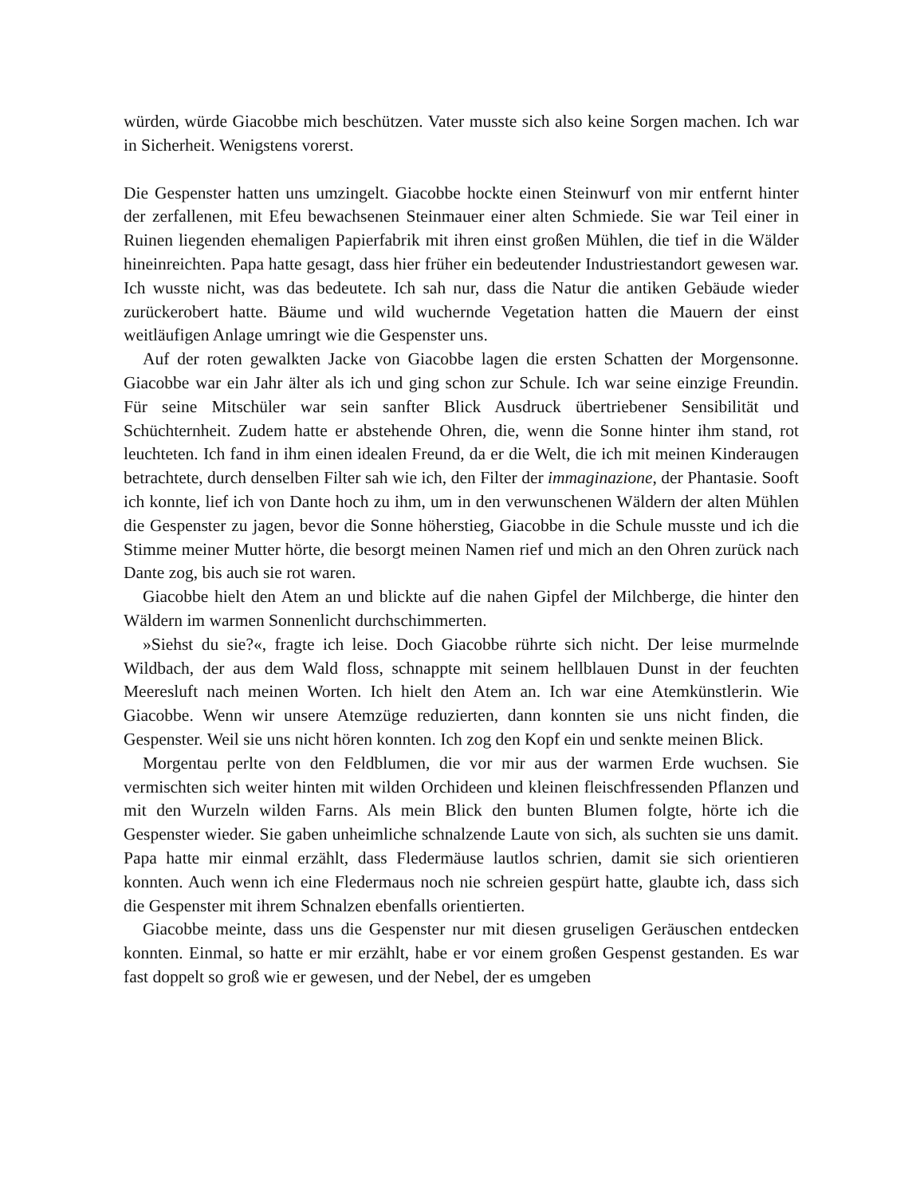würden, würde Giacobbe mich beschützen. Vater musste sich also keine Sorgen machen. Ich war in Sicherheit. Wenigstens vorerst.
Die Gespenster hatten uns umzingelt. Giacobbe hockte einen Steinwurf von mir entfernt hinter der zerfallenen, mit Efeu bewachsenen Steinmauer einer alten Schmiede. Sie war Teil einer in Ruinen liegenden ehemaligen Papierfabrik mit ihren einst großen Mühlen, die tief in die Wälder hineinreichten. Papa hatte gesagt, dass hier früher ein bedeutender Industriestandort gewesen war. Ich wusste nicht, was das bedeutete. Ich sah nur, dass die Natur die antiken Gebäude wieder zurückerobert hatte. Bäume und wild wuchernde Vegetation hatten die Mauern der einst weitläufigen Anlage umringt wie die Gespenster uns.
Auf der roten gewalkten Jacke von Giacobbe lagen die ersten Schatten der Morgensonne. Giacobbe war ein Jahr älter als ich und ging schon zur Schule. Ich war seine einzige Freundin. Für seine Mitschüler war sein sanfter Blick Ausdruck übertriebener Sensibilität und Schüchternheit. Zudem hatte er abstehende Ohren, die, wenn die Sonne hinter ihm stand, rot leuchteten. Ich fand in ihm einen idealen Freund, da er die Welt, die ich mit meinen Kinderaugen betrachtete, durch denselben Filter sah wie ich, den Filter der immaginazione, der Phantasie. Sooft ich konnte, lief ich von Dante hoch zu ihm, um in den verwunschenen Wäldern der alten Mühlen die Gespenster zu jagen, bevor die Sonne höherstieg, Giacobbe in die Schule musste und ich die Stimme meiner Mutter hörte, die besorgt meinen Namen rief und mich an den Ohren zurück nach Dante zog, bis auch sie rot waren.
Giacobbe hielt den Atem an und blickte auf die nahen Gipfel der Milchberge, die hinter den Wäldern im warmen Sonnenlicht durchschimmerten.
»Siehst du sie?«, fragte ich leise. Doch Giacobbe rührte sich nicht. Der leise murmelnde Wildbach, der aus dem Wald floss, schnappte mit seinem hellblauen Dunst in der feuchten Meeresluft nach meinen Worten. Ich hielt den Atem an. Ich war eine Atemkünstlerin. Wie Giacobbe. Wenn wir unsere Atemzüge reduzierten, dann konnten sie uns nicht finden, die Gespenster. Weil sie uns nicht hören konnten. Ich zog den Kopf ein und senkte meinen Blick.
Morgentau perlte von den Feldblumen, die vor mir aus der warmen Erde wuchsen. Sie vermischten sich weiter hinten mit wilden Orchideen und kleinen fleischfressenden Pflanzen und mit den Wurzeln wilden Farns. Als mein Blick den bunten Blumen folgte, hörte ich die Gespenster wieder. Sie gaben unheimliche schnalzende Laute von sich, als suchten sie uns damit. Papa hatte mir einmal erzählt, dass Fledermäuse lautlos schrien, damit sie sich orientieren konnten. Auch wenn ich eine Fledermaus noch nie schreien gespürt hatte, glaubte ich, dass sich die Gespenster mit ihrem Schnalzen ebenfalls orientierten.
Giacobbe meinte, dass uns die Gespenster nur mit diesen gruseligen Geräuschen entdecken konnten. Einmal, so hatte er mir erzählt, habe er vor einem großen Gespenst gestanden. Es war fast doppelt so groß wie er gewesen, und der Nebel, der es umgeben